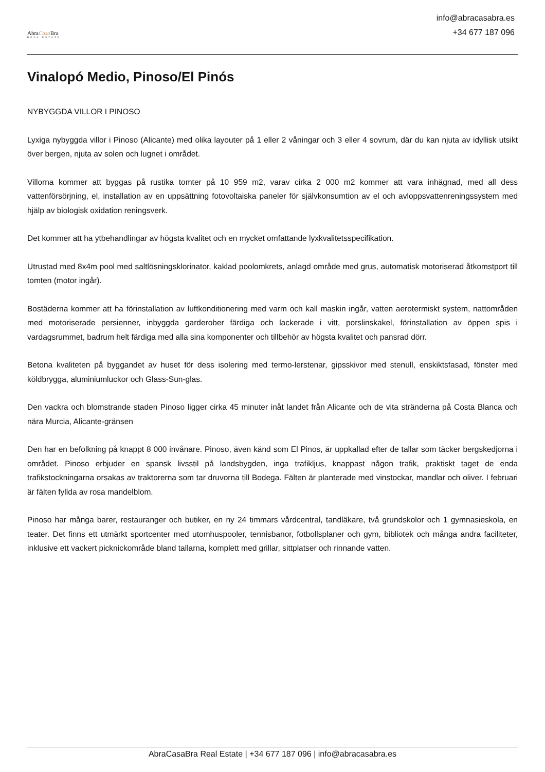AbraCasa Bra
REAL ESTATE
info@abracasabra.es
+34 677 187 096
Vinalopó Medio, Pinoso/El Pinós
NYBYGGDA VILLOR I PINOSO
Lyxiga nybyggda villor i Pinoso (Alicante) med olika layouter på 1 eller 2 våningar och 3 eller 4 sovrum, där du kan njuta av idyllisk utsikt över bergen, njuta av solen och lugnet i området.
Villorna kommer att byggas på rustika tomter på 10 959 m2, varav cirka 2 000 m2 kommer att vara inhägnad, med all dess vattenförsörjning, el, installation av en uppsättning fotovoltaiska paneler för självkonsumtion av el och avloppsvattenreningssystem med hjälp av biologisk oxidation reningsverk.
Det kommer att ha ytbehandlingar av högsta kvalitet och en mycket omfattande lyxkvalitetsspecifikation.
Utrustad med 8x4m pool med saltlösningsklorinator, kaklad poolomkrets, anlagd område med grus, automatisk motoriserad åtkomstport till tomten (motor ingår).
Bostäderna kommer att ha förinstallation av luftkonditionering med varm och kall maskin ingår, vatten aerotermiskt system, nattområden med motoriserade persienner, inbyggda garderober färdiga och lackerade i vitt, porslinskakel, förinstallation av öppen spis i vardagsrummet, badrum helt färdiga med alla sina komponenter och tillbehör av högsta kvalitet och pansrad dörr.
Betona kvaliteten på byggandet av huset för dess isolering med termo-lerstenar, gipsskivor med stenull, enskiktsfasad, fönster med köldbrygga, aluminiumluckor och Glass-Sun-glas.
Den vackra och blomstrande staden Pinoso ligger cirka 45 minuter inåt landet från Alicante och de vita stränderna på Costa Blanca och nära Murcia, Alicante-gränsen
Den har en befolkning på knappt 8 000 invånare. Pinoso, även känd som El Pinos, är uppkallad efter de tallar som täcker bergskedjorna i området. Pinoso erbjuder en spansk livsstil på landsbygden, inga trafikljus, knappast någon trafik, praktiskt taget de enda trafikstockningarna orsakas av traktorerna som tar druvorna till Bodega. Fälten är planterade med vinstockar, mandlar och oliver. I februari är fälten fyllda av rosa mandelblom.
Pinoso har många barer, restauranger och butiker, en ny 24 timmars vårdcentral, tandläkare, två grundskolor och 1 gymnasieskola, en teater. Det finns ett utmärkt sportcenter med utomhuspooler, tennisbanor, fotbollsplaner och gym, bibliotek och många andra faciliteter, inklusive ett vackert picknickområde bland tallarna, komplett med grillar, sittplatser och rinnande vatten.
AbraCasaBra Real Estate | +34 677 187 096 | info@abracasabra.es